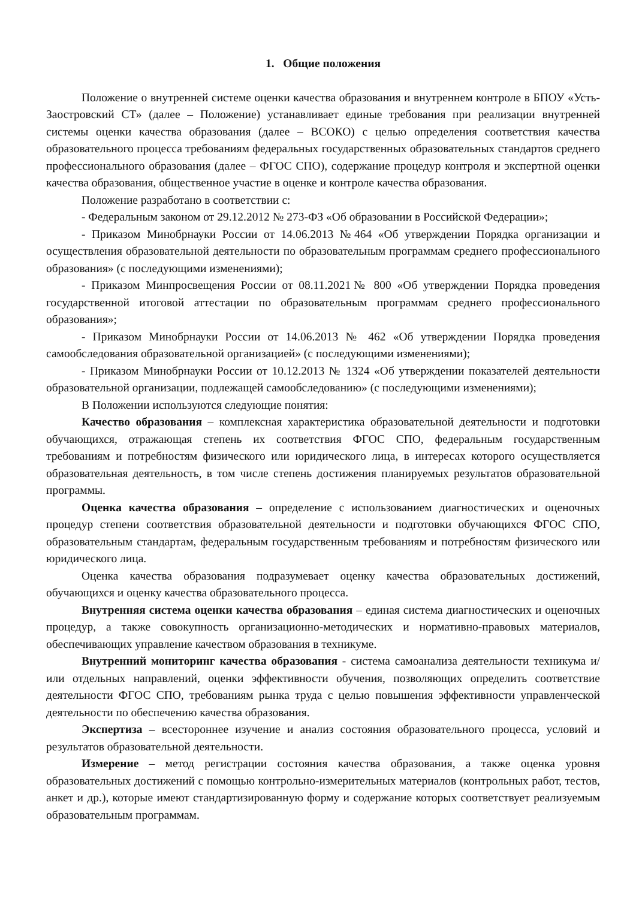1. Общие положения
Положение о внутренней системе оценки качества образования и внутреннем контроле в БПОУ «Усть-Заостровский СТ» (далее – Положение) устанавливает единые требования при реализации внутренней системы оценки качества образования (далее – ВСОКО) с целью определения соответствия качества образовательного процесса требованиям федеральных государственных образовательных стандартов среднего профессионального образования (далее – ФГОС СПО), содержание процедур контроля и экспертной оценки качества образования, общественное участие в оценке и контроле качества образования.
Положение разработано в соответствии с:
- Федеральным законом от 29.12.2012 № 273-ФЗ «Об образовании в Российской Федерации»;
- Приказом Минобрнауки России от 14.06.2013 №464 «Об утверждении Порядка организации и осуществления образовательной деятельности по образовательным программам среднего профессионального образования» (с последующими изменениями);
- Приказом Минпросвещения России от 08.11.2021№ 800 «Об утверждении Порядка проведения государственной итоговой аттестации по образовательным программам среднего профессионального образования»;
- Приказом Минобрнауки России от 14.06.2013 № 462 «Об утверждении Порядка проведения самообследования образовательной организацией» (с последующими изменениями);
- Приказом Минобрнауки России от 10.12.2013 № 1324 «Об утверждении показателей деятельности образовательной организации, подлежащей самообследованию» (с последующими изменениями);
В Положении используются следующие понятия:
Качество образования – комплексная характеристика образовательной деятельности и подготовки обучающихся, отражающая степень их соответствия ФГОС СПО, федеральным государственным требованиям и потребностям физического или юридического лица, в интересах которого осуществляется образовательная деятельность, в том числе степень достижения планируемых результатов образовательной программы.
Оценка качества образования – определение с использованием диагностических и оценочных процедур степени соответствия образовательной деятельности и подготовки обучающихся ФГОС СПО, образовательным стандартам, федеральным государственным требованиям и потребностям физического или юридического лица.
Оценка качества образования подразумевает оценку качества образовательных достижений, обучающихся и оценку качества образовательного процесса.
Внутренняя система оценки качества образования – единая система диагностических и оценочных процедур, а также совокупность организационно-методических и нормативно-правовых материалов, обеспечивающих управление качеством образования в техникуме.
Внутренний мониторинг качества образования - система самоанализа деятельности техникума и/или отдельных направлений, оценки эффективности обучения, позволяющих определить соответствие деятельности ФГОС СПО, требованиям рынка труда с целью повышения эффективности управленческой деятельности по обеспечению качества образования.
Экспертиза – всестороннее изучение и анализ состояния образовательного процесса, условий и результатов образовательной деятельности.
Измерение – метод регистрации состояния качества образования, а также оценка уровня образовательных достижений с помощью контрольно-измерительных материалов (контрольных работ, тестов, анкет и др.), которые имеют стандартизированную форму и содержание которых соответствует реализуемым образовательным программам.